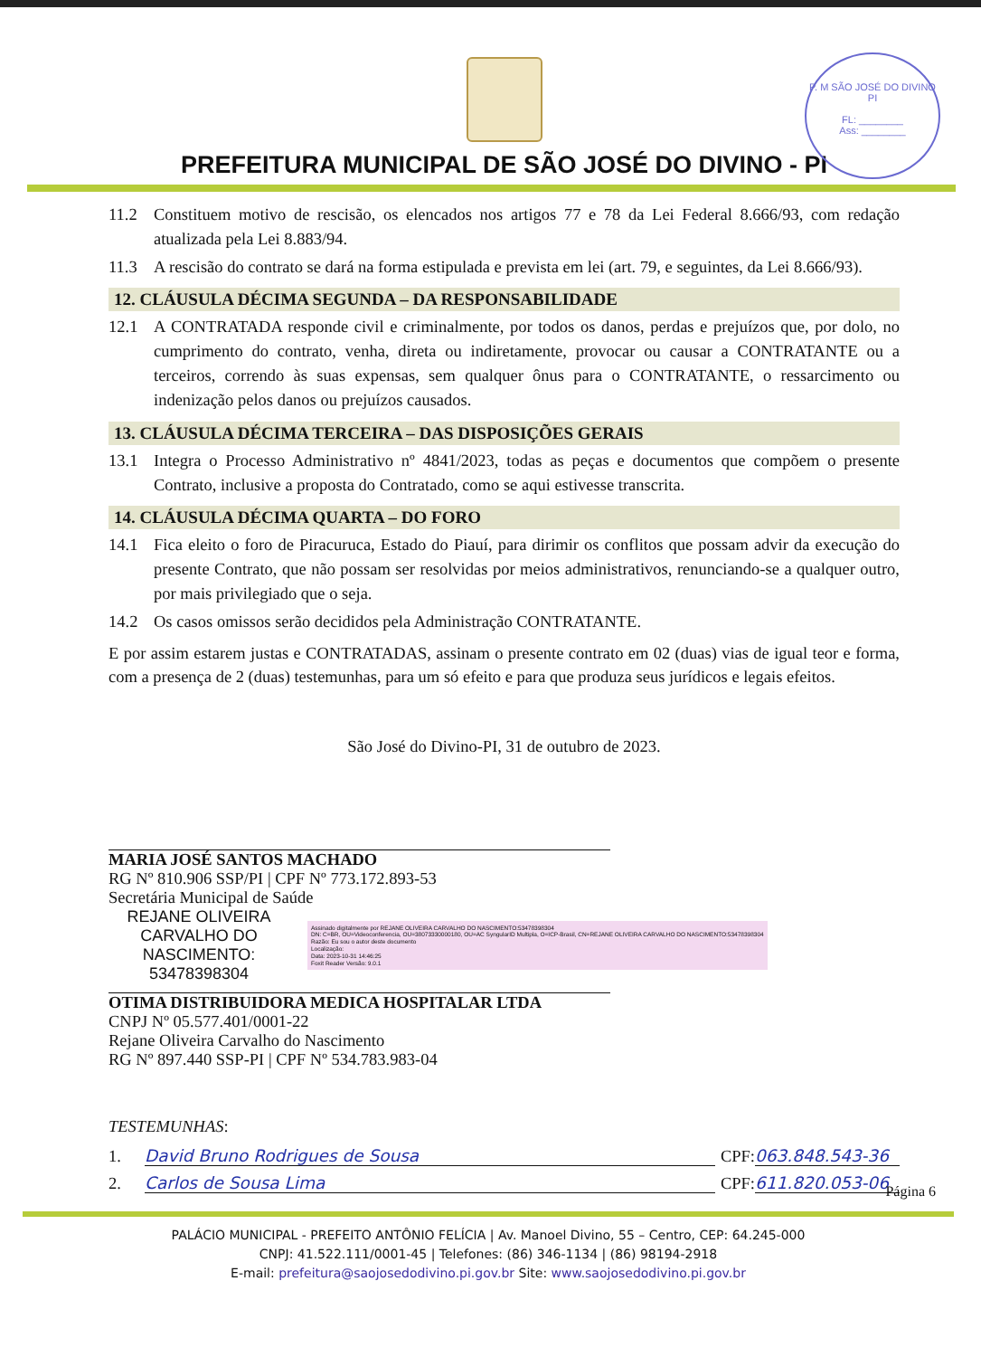P. M SÃO JOSÉ DO DIVINO PI
FL: ________
Ass: ________
PREFEITURA MUNICIPAL DE SÃO JOSÉ DO DIVINO - PI
11.2 Constituem motivo de rescisão, os elencados nos artigos 77 e 78 da Lei Federal 8.666/93, com redação atualizada pela Lei 8.883/94.
11.3 A rescisão do contrato se dará na forma estipulada e prevista em lei (art. 79, e seguintes, da Lei 8.666/93).
12. CLÁUSULA DÉCIMA SEGUNDA – DA RESPONSABILIDADE
12.1 A CONTRATADA responde civil e criminalmente, por todos os danos, perdas e prejuízos que, por dolo, no cumprimento do contrato, venha, direta ou indiretamente, provocar ou causar a CONTRATANTE ou a terceiros, correndo às suas expensas, sem qualquer ônus para o CONTRATANTE, o ressarcimento ou indenização pelos danos ou prejuízos causados.
13. CLÁUSULA DÉCIMA TERCEIRA – DAS DISPOSIÇÕES GERAIS
13.1 Integra o Processo Administrativo nº 4841/2023, todas as peças e documentos que compõem o presente Contrato, inclusive a proposta do Contratado, como se aqui estivesse transcrita.
14. CLÁUSULA DÉCIMA QUARTA – DO FORO
14.1 Fica eleito o foro de Piracuruca, Estado do Piauí, para dirimir os conflitos que possam advir da execução do presente Contrato, que não possam ser resolvidas por meios administrativos, renunciando-se a qualquer outro, por mais privilegiado que o seja.
14.2 Os casos omissos serão decididos pela Administração CONTRATANTE.
E por assim estarem justas e CONTRATADAS, assinam o presente contrato em 02 (duas) vias de igual teor e forma, com a presença de 2 (duas) testemunhas, para um só efeito e para que produza seus jurídicos e legais efeitos.
São José do Divino-PI, 31 de outubro de 2023.
MARIA JOSÉ SANTOS MACHADO
RG Nº 810.906 SSP/PI | CPF Nº 773.172.893-53
Secretária Municipal de Saúde
REJANE OLIVEIRA CARVALHO DO NASCIMENTO: 53478398304
Assinado digitalmente por REJANE OLIVEIRA CARVALHO DO NASCIMENTO:53478398304
DN: C=BR, OU=Videoconferencia, OU=38073330000180, OU=AC SyngularID Multipla, O=ICP-Brasil, CN=REJANE OLIVEIRA CARVALHO DO NASCIMENTO:53478398304
Razão: Eu sou o autor deste documento
Localização:
Data: 2023-10-31 14:46:25
Foxit Reader Versão: 9.0.1
OTIMA DISTRIBUIDORA MEDICA HOSPITALAR LTDA
CNPJ Nº 05.577.401/0001-22
Rejane Oliveira Carvalho do Nascimento
RG Nº 897.440 SSP-PI | CPF Nº 534.783.983-04
TESTEMUNHAS:
1. David Bruno Rodrigues de Sousa CPF: 063.848.543-36
2. Carlos de Sousa Lima CPF: 611.820.053-06
Página 6
PALÁCIO MUNICIPAL - PREFEITO ANTÔNIO FELÍCIA | Av. Manoel Divino, 55 – Centro, CEP: 64.245-000
CNPJ: 41.522.111/0001-45 | Telefones: (86) 346-1134 | (86) 98194-2918
E-mail: prefeitura@saojosedodivino.pi.gov.br Site: www.saojosedodivino.pi.gov.br